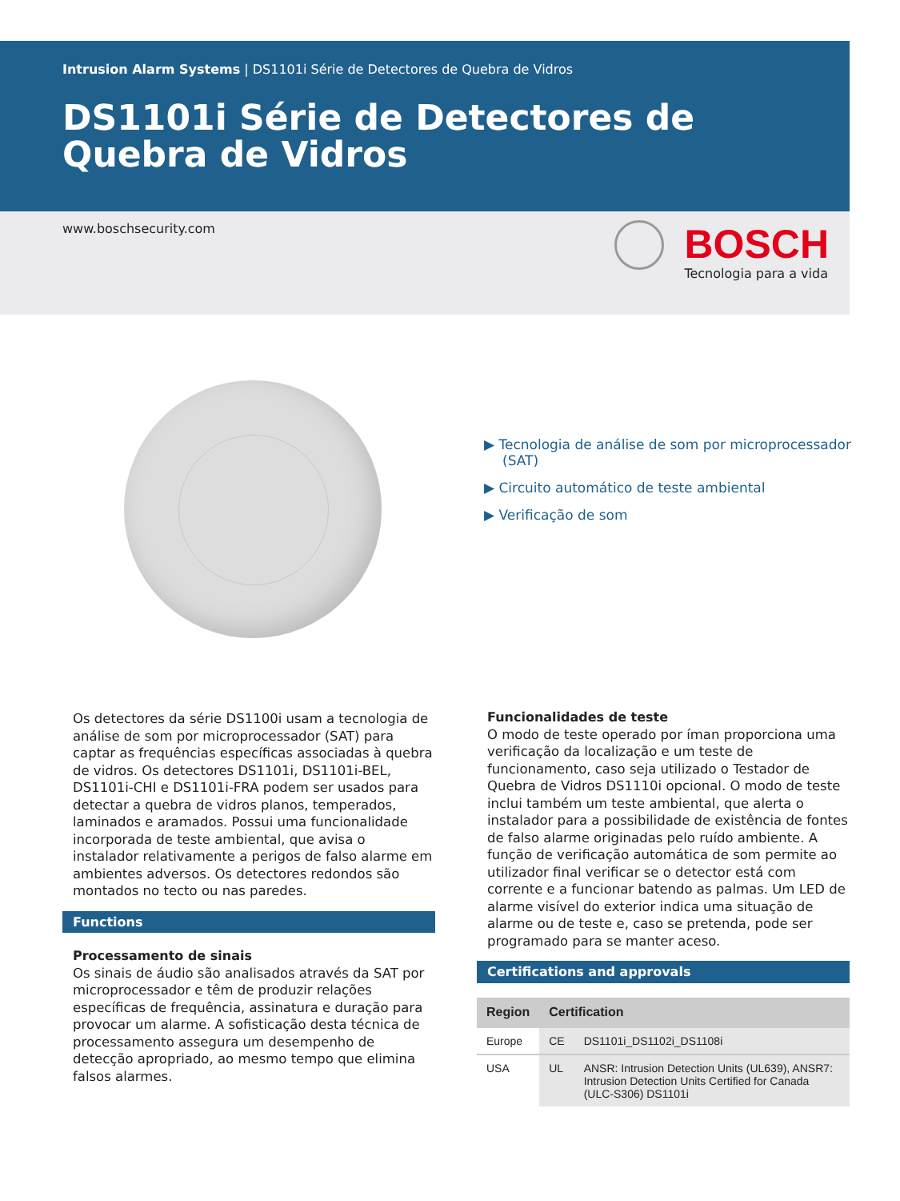Intrusion Alarm Systems | DS1101i Série de Detectores de Quebra de Vidros
DS1101i Série de Detectores de Quebra de Vidros
www.boschsecurity.com
BOSCH
Tecnologia para a vida
▶ Tecnologia de análise de som por microprocessador (SAT)
▶ Circuito automático de teste ambiental
▶ Verificação de som
Os detectores da série DS1100i usam a tecnologia de análise de som por microprocessador (SAT) para captar as frequências específicas associadas à quebra de vidros. Os detectores DS1101i, DS1101i-BEL, DS1101i-CHI e DS1101i-FRA podem ser usados para detectar a quebra de vidros planos, temperados, laminados e aramados. Possui uma funcionalidade incorporada de teste ambiental, que avisa o instalador relativamente a perigos de falso alarme em ambientes adversos. Os detectores redondos são montados no tecto ou nas paredes.
Functions
Processamento de sinais
Os sinais de áudio são analisados através da SAT por microprocessador e têm de produzir relações específicas de frequência, assinatura e duração para provocar um alarme. A sofisticação desta técnica de processamento assegura um desempenho de detecção apropriado, ao mesmo tempo que elimina falsos alarmes.
Funcionalidades de teste
O modo de teste operado por íman proporciona uma verificação da localização e um teste de funcionamento, caso seja utilizado o Testador de Quebra de Vidros DS1110i opcional. O modo de teste inclui também um teste ambiental, que alerta o instalador para a possibilidade de existência de fontes de falso alarme originadas pelo ruído ambiente. A função de verificação automática de som permite ao utilizador final verificar se o detector está com corrente e a funcionar batendo as palmas. Um LED de alarme visível do exterior indica uma situação de alarme ou de teste e, caso se pretenda, pode ser programado para se manter aceso.
Certifications and approvals
| Region | Certification | |
| --- | --- | --- |
| Europe | CE | DS1101i_DS1102i_DS1108i |
| USA | UL | ANSR: Intrusion Detection Units (UL639), ANSR7: Intrusion Detection Units Certified for Canada (ULC-S306) DS1101i |